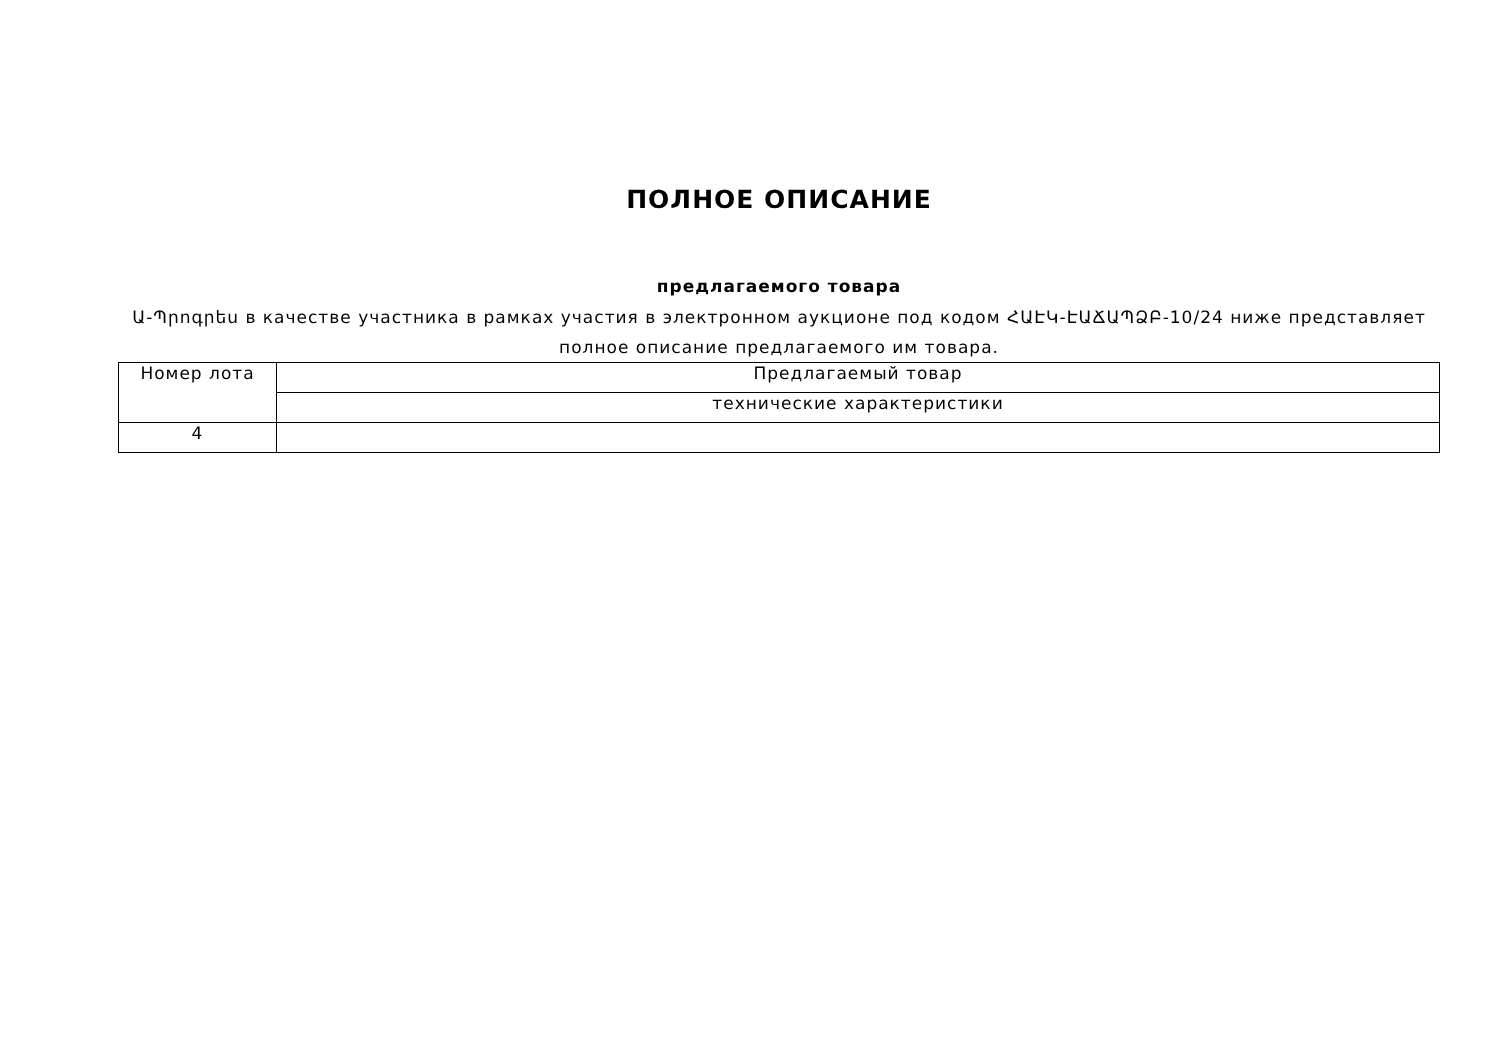ПОЛНОЕ ОПИСАНИЕ
предлагаемого товара
Ա-Պրոգրես в качестве участника в рамках участия в электронном аукционе под кодом ՀԱԷԿ-ԷԱՃԱՊՁԲ-10/24 ниже представляет полное описание предлагаемого им товара.
| Номер лота | Предлагаемый товар |
| | технические характеристики |
| 4 | |